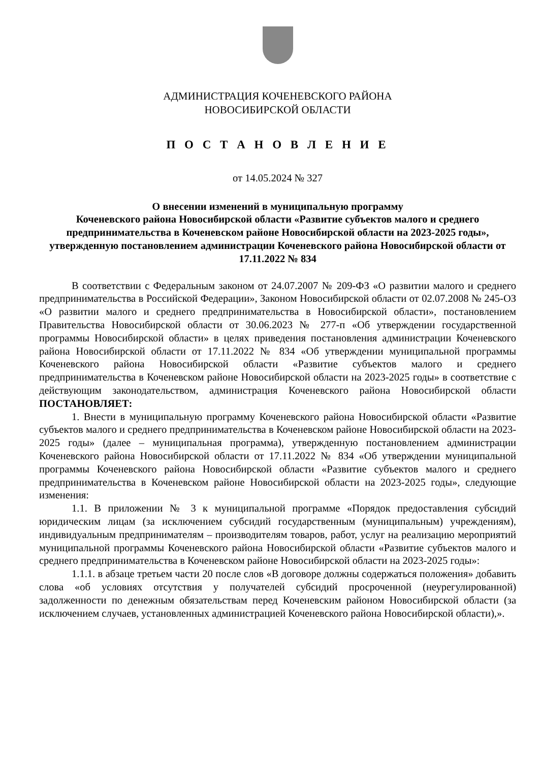АДМИНИСТРАЦИЯ КОЧЕНЕВСКОГО РАЙОНА
НОВОСИБИРСКОЙ ОБЛАСТИ
П О С Т А Н О В Л Е Н И Е
от 14.05.2024 № 327
О внесении изменений в муниципальную программу
Коченевского района Новосибирской области «Развитие субъектов малого и среднего предпринимательства в Коченевском районе Новосибирской области на 2023-2025 годы», утвержденную постановлением администрации Коченевского района Новосибирской области от 17.11.2022 № 834
В соответствии с Федеральным законом от 24.07.2007 № 209-ФЗ «О развитии малого и среднего предпринимательства в Российской Федерации», Законом Новосибирской области от 02.07.2008 № 245-ОЗ «О развитии малого и среднего предпринимательства в Новосибирской области», постановлением Правительства Новосибирской области от 30.06.2023 № 277-п «Об утверждении государственной программы Новосибирской области» в целях приведения постановления администрации Коченевского района Новосибирской области от 17.11.2022 № 834 «Об утверждении муниципальной программы Коченевского района Новосибирской области «Развитие субъектов малого и среднего предпринимательства в Коченевском районе Новосибирской области на 2023-2025 годы» в соответствие с действующим законодательством, администрация Коченевского района Новосибирской области ПОСТАНОВЛЯЕТ:
1. Внести в муниципальную программу Коченевского района Новосибирской области «Развитие субъектов малого и среднего предпринимательства в Коченевском районе Новосибирской области на 2023-2025 годы» (далее – муниципальная программа), утвержденную постановлением администрации Коченевского района Новосибирской области от 17.11.2022 № 834 «Об утверждении муниципальной программы Коченевского района Новосибирской области «Развитие субъектов малого и среднего предпринимательства в Коченевском районе Новосибирской области на 2023-2025 годы», следующие изменения:
1.1. В приложении № 3 к муниципальной программе «Порядок предоставления субсидий юридическим лицам (за исключением субсидий государственным (муниципальным) учреждениям), индивидуальным предпринимателям – производителям товаров, работ, услуг на реализацию мероприятий муниципальной программы Коченевского района Новосибирской области «Развитие субъектов малого и среднего предпринимательства в Коченевском районе Новосибирской области на 2023-2025 годы»:
1.1.1. в абзаце третьем части 20 после слов «В договоре должны содержаться положения» добавить слова «об условиях отсутствия у получателей субсидий просроченной (неурегулированной) задолженности по денежным обязательствам перед Коченевским районом Новосибирской области (за исключением случаев, установленных администрацией Коченевского района Новосибирской области),».